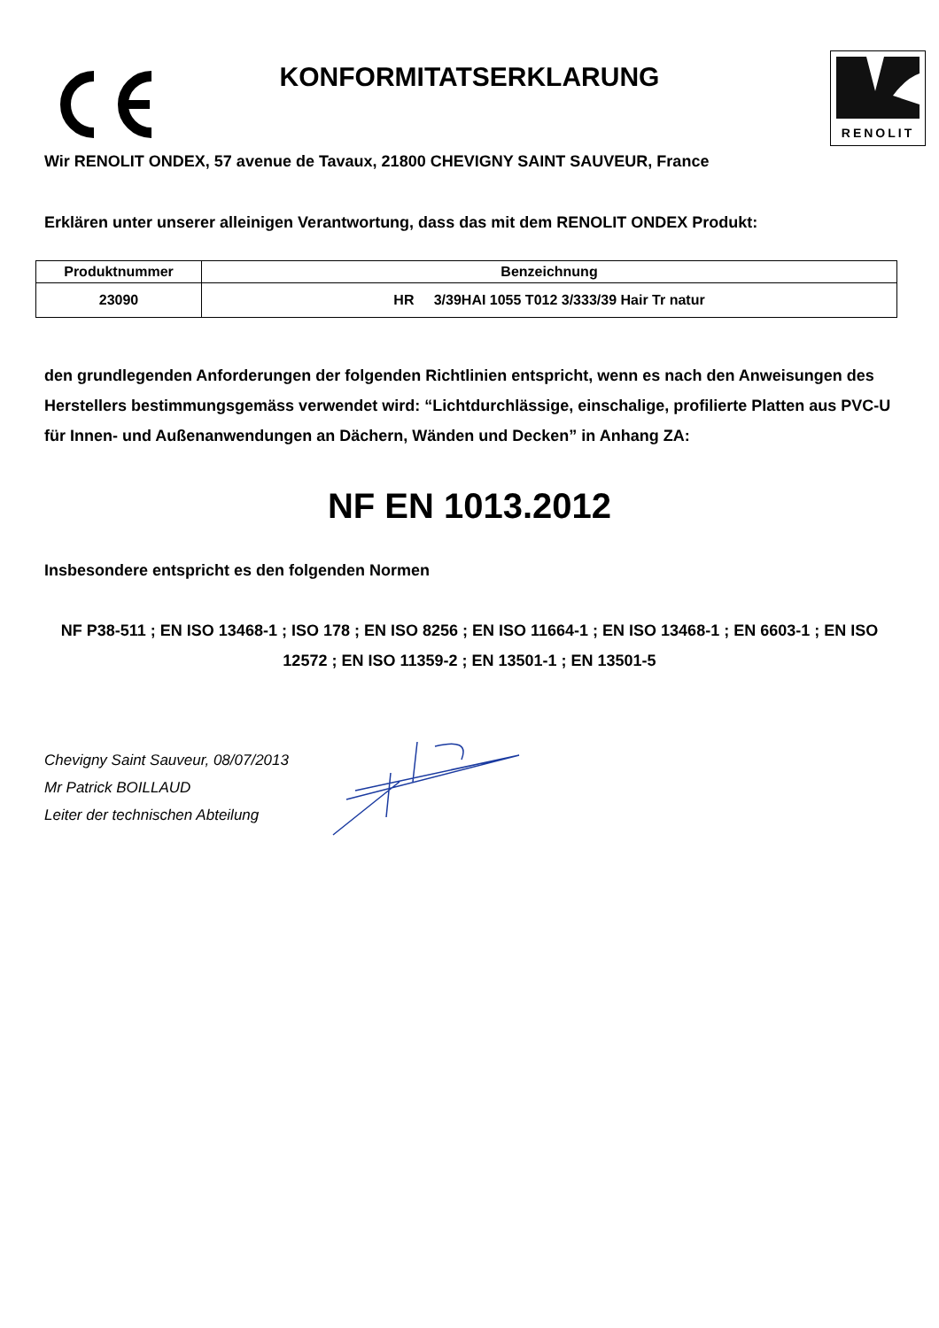KONFORMITATSERKLARUNG
RENOLIT
Wir RENOLIT ONDEX, 57 avenue de Tavaux, 21800 CHEVIGNY SAINT SAUVEUR, France
Erklären unter unserer alleinigen Verantwortung, dass das mit dem RENOLIT ONDEX Produkt:
| Produktnummer | Benzeichnung |
| --- | --- |
| 23090 | HR 3/39HAI 1055 T012 3/333/39 Hair Tr natur |
den grundlegenden Anforderungen der folgenden Richtlinien entspricht, wenn es nach den Anweisungen des Herstellers bestimmungsgemäss verwendet wird: “Lichtdurchlässige, einschalige, profilierte Platten aus PVC-U für Innen- und Außenanwendungen an Dächern, Wänden und Decken” in Anhang ZA:
NF EN 1013.2012
Insbesondere entspricht es den folgenden Normen
NF P38-511 ; EN ISO 13468-1 ; ISO 178 ; EN ISO 8256 ; EN ISO 11664-1 ; EN ISO 13468-1 ; EN 6603-1 ; EN ISO 12572 ; EN ISO 11359-2 ; EN 13501-1 ; EN 13501-5
Chevigny Saint Sauveur, 08/07/2013
Mr Patrick BOILLAUD
Leiter der technischen Abteilung